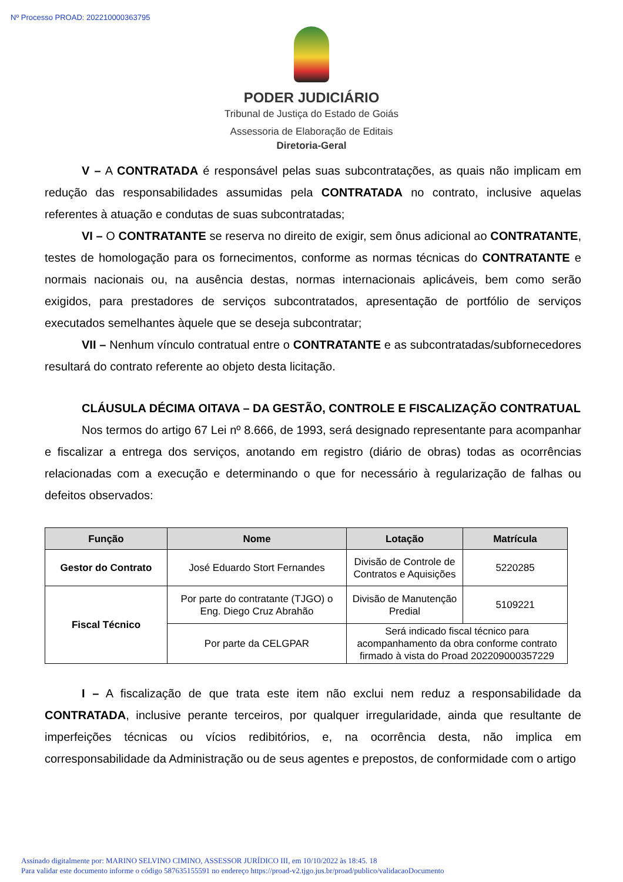Nº Processo PROAD: 202210000363795
PODER JUDICIÁRIO
Tribunal de Justiça do Estado de Goiás
Assessoria de Elaboração de Editais
Diretoria-Geral
V – A CONTRATADA é responsável pelas suas subcontratações, as quais não implicam em redução das responsabilidades assumidas pela CONTRATADA no contrato, inclusive aquelas referentes à atuação e condutas de suas subcontratadas;
VI – O CONTRATANTE se reserva no direito de exigir, sem ônus adicional ao CONTRATANTE, testes de homologação para os fornecimentos, conforme as normas técnicas do CONTRATANTE e normais nacionais ou, na ausência destas, normas internacionais aplicáveis, bem como serão exigidos, para prestadores de serviços subcontratados, apresentação de portfólio de serviços executados semelhantes àquele que se deseja subcontratar;
VII – Nenhum vínculo contratual entre o CONTRATANTE e as subcontratadas/subfornecedores resultará do contrato referente ao objeto desta licitação.
CLÁUSULA DÉCIMA OITAVA – DA GESTÃO, CONTROLE E FISCALIZAÇÃO CONTRATUAL
Nos termos do artigo 67 Lei nº 8.666, de 1993, será designado representante para acompanhar e fiscalizar a entrega dos serviços, anotando em registro (diário de obras) todas as ocorrências relacionadas com a execução e determinando o que for necessário à regularização de falhas ou defeitos observados:
| Função | Nome | Lotação | Matrícula |
| --- | --- | --- | --- |
| Gestor do Contrato | José Eduardo Stort Fernandes | Divisão de Controle de Contratos e Aquisições | 5220285 |
| Fiscal Técnico | Por parte do contratante (TJGO) o Eng. Diego Cruz Abrahão | Divisão de Manutenção Predial | 5109221 |
| | Por parte da CELGPAR | Será indicado fiscal técnico para acompanhamento da obra conforme contrato firmado à vista do Proad 202209000357229 | |
I – A fiscalização de que trata este item não exclui nem reduz a responsabilidade da CONTRATADA, inclusive perante terceiros, por qualquer irregularidade, ainda que resultante de imperfeições técnicas ou vícios redibitórios, e, na ocorrência desta, não implica em corresponsabilidade da Administração ou de seus agentes e prepostos, de conformidade com o artigo
Assinado digitalmente por: MARINO SELVINO CIMINO, ASSESSOR JURÍDICO III, em 10/10/2022 às 18:45. 18
Para validar este documento informe o código 587635155591 no endereço https://proad-v2.tjgo.jus.br/proad/publico/validacaoDocumento